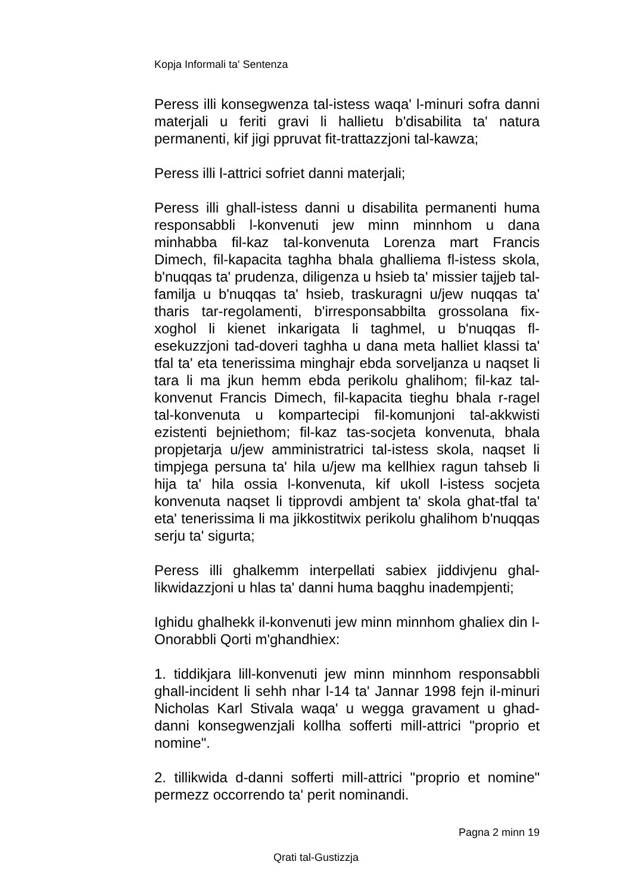Kopja Informali ta' Sentenza
Peress illi konsegwenza tal-istess waqa' l-minuri sofra danni materjali u feriti gravi li hallietu b'disabilita ta' natura permanenti, kif jigi ppruvat fit-trattazzjoni tal-kawza;
Peress illi l-attrici sofriet danni materjali;
Peress illi ghall-istess danni u disabilita permanenti huma responsabbli l-konvenuti jew minn minnhom u dana minhabba fil-kaz tal-konvenuta Lorenza mart Francis Dimech, fil-kapacita taghha bhala ghalliema fl-istess skola, b'nuqqas ta' prudenza, diligenza u hsieb ta' missier tajjeb tal-familja u b'nuqqas ta' hsieb, traskuragni u/jew nuqqas ta' tharis tar-regolamenti, b'irresponsabbilta grossolana fix-xoghol li kienet inkarigata li taghmel, u b'nuqqas fl-esekuzzjoni tad-doveri taghha u dana meta halliet klassi ta' tfal ta' eta tenerissima minghajr ebda sorveljanza u naqset li tara li ma jkun hemm ebda perikolu ghalihom; fil-kaz tal-konvenut Francis Dimech, fil-kapacita tieghu bhala r-ragel tal-konvenuta u kompartecipi fil-komunjoni tal-akkwisti ezistenti bejniethom; fil-kaz tas-socjeta konvenuta, bhala propjetarja u/jew amministratrici tal-istess skola, naqset li timpjega persuna ta' hila u/jew ma kellhiex ragun tahseb li hija ta' hila ossia l-konvenuta, kif ukoll l-istess socjeta konvenuta naqset li tipprovdi ambjent ta' skola ghat-tfal ta' eta' tenerissima li ma jikkostitwix perikolu ghalihom b'nuqqas serju ta' sigurta;
Peress illi ghalkemm interpellati sabiex jiddivjenu ghal-likwidazzjoni u hlas ta' danni huma baqghu inadempjenti;
Ighidu ghalhekk il-konvenuti jew minn minnhom ghaliex din l-Onorabbli Qorti m'ghandhiex:
1. tiddikjara lill-konvenuti jew minn minnhom responsabbli ghall-incident li sehh nhar l-14 ta' Jannar 1998 fejn il-minuri Nicholas Karl Stivala waqa' u wegga gravament u ghad-danni konsegwenzjali kollha sofferti mill-attrici "proprio et nomine".
2. tillikwida d-danni sofferti mill-attrici "proprio et nomine" permezz occorrendo ta' perit nominandi.
Pagna 2 minn 19
Qrati tal-Gustizzja